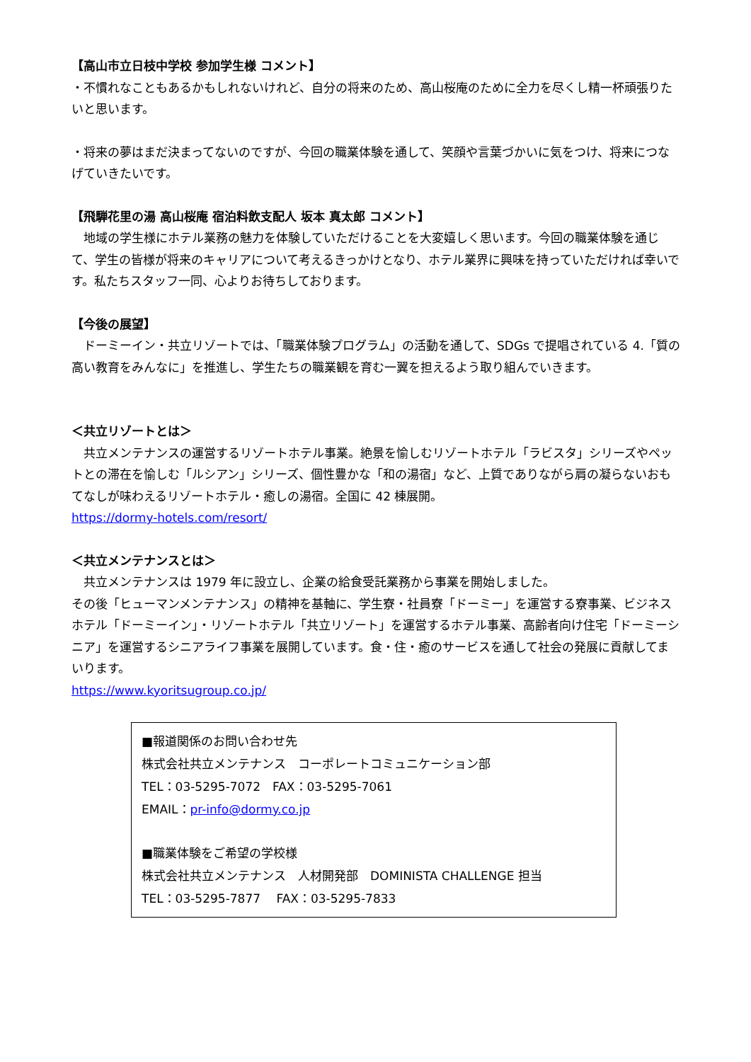【高山市立日枝中学校 参加学生様 コメント】
・不慣れなこともあるかもしれないけれど、自分の将来のため、高山桜庵のために全力を尽くし精一杯頑張りたいと思います。
・将来の夢はまだ決まってないのですが、今回の職業体験を通して、笑顔や言葉づかいに気をつけ、将来につなげていきたいです。
【飛騨花里の湯 高山桜庵 宿泊料飲支配人 坂本 真太郎 コメント】
　地域の学生様にホテル業務の魅力を体験していただけることを大変嬉しく思います。今回の職業体験を通じて、学生の皆様が将来のキャリアについて考えるきっかけとなり、ホテル業界に興味を持っていただければ幸いです。私たちスタッフ一同、心よりお待ちしております。
【今後の展望】
　ドーミーイン・共立リゾートでは、「職業体験プログラム」の活動を通して、SDGs で提唱されている 4.「質の高い教育をみんなに」を推進し、学生たちの職業観を育む一翼を担えるよう取り組んでいきます。
＜共立リゾートとは＞
　共立メンテナンスの運営するリゾートホテル事業。絶景を愉しむリゾートホテル「ラビスタ」シリーズやペットとの滞在を愉しむ「ルシアン」シリーズ、個性豊かな「和の湯宿」など、上質でありながら肩の凝らないおもてなしが味わえるリゾートホテル・癒しの湯宿。全国に 42 棟展開。
https://dormy-hotels.com/resort/
＜共立メンテナンスとは＞
　共立メンテナンスは 1979 年に設立し、企業の給食受託業務から事業を開始しました。
その後「ヒューマンメンテナンス」の精神を基軸に、学生寮・社員寮「ドーミー」を運営する寮事業、ビジネスホテル「ドーミーイン」・リゾートホテル「共立リゾート」を運営するホテル事業、高齢者向け住宅「ドーミーシニア」を運営するシニアライフ事業を展開しています。食・住・癒のサービスを通して社会の発展に貢献してまいります。
https://www.kyoritsugroup.co.jp/
■報道関係のお問い合わせ先
株式会社共立メンテナンス　コーポレートコミュニケーション部
TEL：03-5295-7072　FAX：03-5295-7061
EMAIL：pr-info@dormy.co.jp
■職業体験をご希望の学校様
株式会社共立メンテナンス　人材開発部　DOMINISTA CHALLENGE 担当
TEL：03-5295-7877　 FAX：03-5295-7833